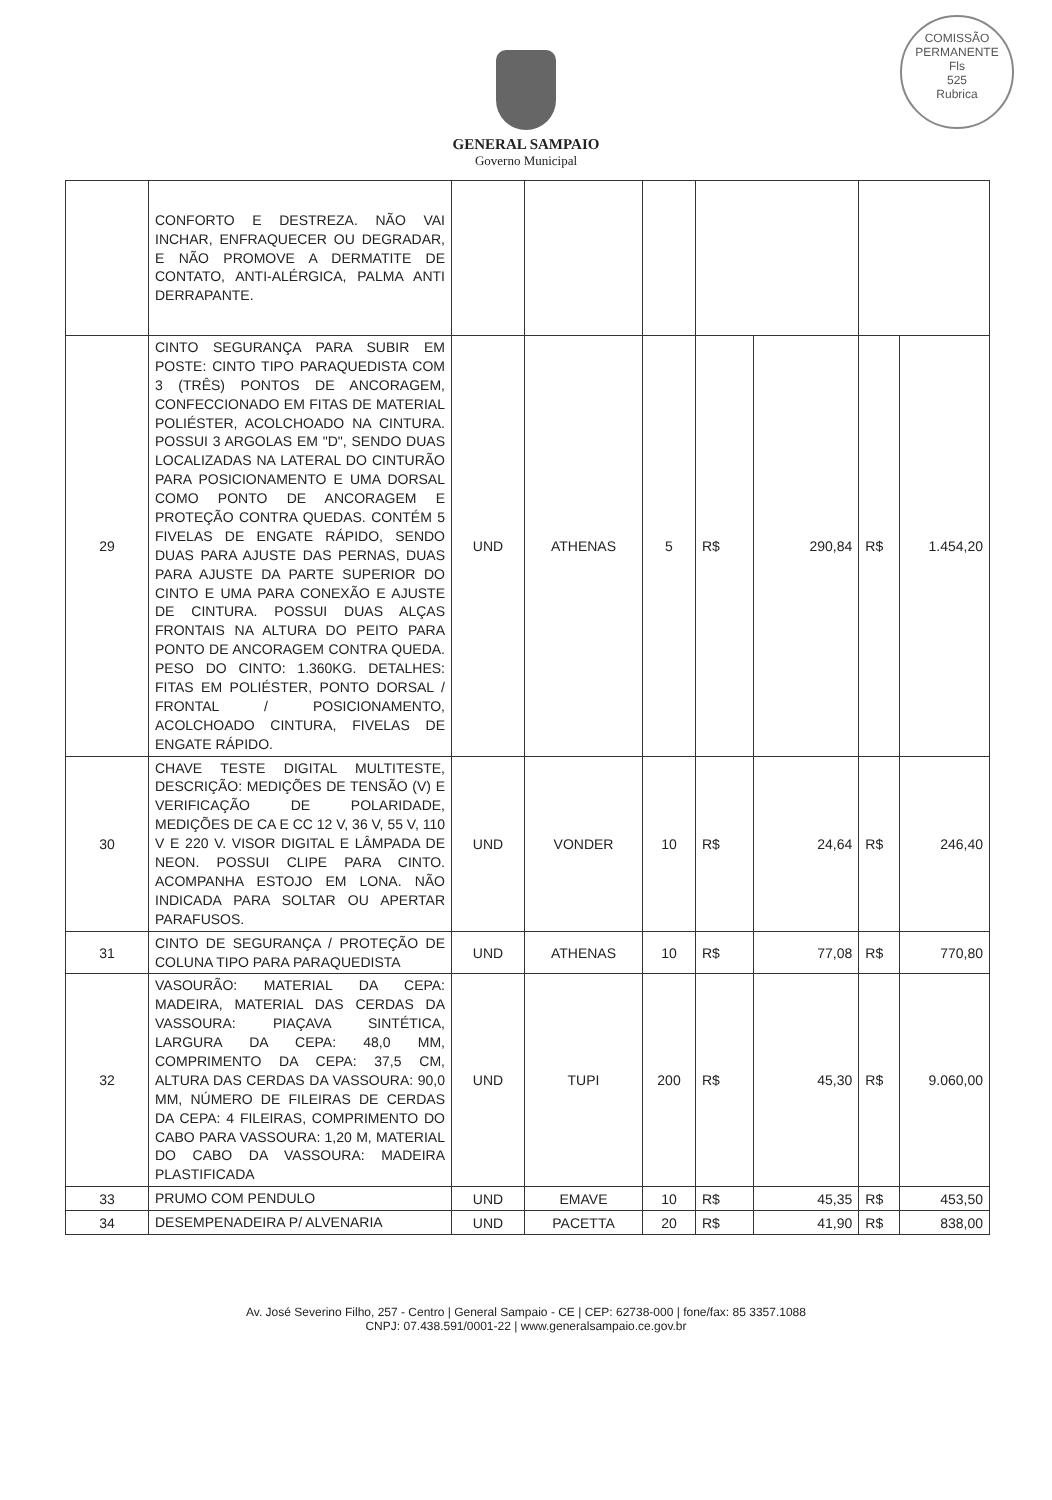COMISSÃO PERMANENTE
Fls
525
Rubrica
GENERAL SAMPAIO
Governo Municipal
| | CONFORTO E DESTREZA. NÃO VAI INCHAR, ENFRAQUECER OU DEGRADAR, E NÃO PROMOVE A DERMATITE DE CONTATO, ANTI-ALÉRGICA, PALMA ANTI DERRAPANTE. | | | | | | | |
| 29 | CINTO SEGURANÇA PARA SUBIR EM POSTE: CINTO TIPO PARAQUEDISTA COM 3 (TRÊS) PONTOS DE ANCORAGEM, CONFECCIONADO EM FITAS DE MATERIAL POLIÉSTER, ACOLCHOADO NA CINTURA. POSSUI 3 ARGOLAS EM "D", SENDO DUAS LOCALIZADAS NA LATERAL DO CINTURÃO PARA POSICIONAMENTO E UMA DORSAL COMO PONTO DE ANCORAGEM E PROTEÇÃO CONTRA QUEDAS. CONTÉM 5 FIVELAS DE ENGATE RÁPIDO, SENDO DUAS PARA AJUSTE DAS PERNAS, DUAS PARA AJUSTE DA PARTE SUPERIOR DO CINTO E UMA PARA CONEXÃO E AJUSTE DE CINTURA. POSSUI DUAS ALÇAS FRONTAIS NA ALTURA DO PEITO PARA PONTO DE ANCORAGEM CONTRA QUEDA. PESO DO CINTO: 1.360KG. DETALHES: FITAS EM POLIÉSTER, PONTO DORSAL / FRONTAL / POSICIONAMENTO, ACOLCHOADO CINTURA, FIVELAS DE ENGATE RÁPIDO. | UND | ATHENAS | 5 | R$ | 290,84 | R$ | 1.454,20 |
| 30 | CHAVE TESTE DIGITAL MULTITESTE, DESCRIÇÃO: MEDIÇÕES DE TENSÃO (V) E VERIFICAÇÃO DE POLARIDADE, MEDIÇÕES DE CA E CC 12 V, 36 V, 55 V, 110 V E 220 V. VISOR DIGITAL E LÂMPADA DE NEON. POSSUI CLIPE PARA CINTO. ACOMPANHA ESTOJO EM LONA. NÃO INDICADA PARA SOLTAR OU APERTAR PARAFUSOS. | UND | VONDER | 10 | R$ | 24,64 | R$ | 246,40 |
| 31 | CINTO DE SEGURANÇA / PROTEÇÃO DE COLUNA TIPO PARA PARAQUEDISTA | UND | ATHENAS | 10 | R$ | 77,08 | R$ | 770,80 |
| 32 | VASOURÃO: MATERIAL DA CEPA: MADEIRA, MATERIAL DAS CERDAS DA VASSOURA: PIAÇAVA SINTÉTICA, LARGURA DA CEPA: 48,0 MM, COMPRIMENTO DA CEPA: 37,5 CM, ALTURA DAS CERDAS DA VASSOURA: 90,0 MM, NÚMERO DE FILEIRAS DE CERDAS DA CEPA: 4 FILEIRAS, COMPRIMENTO DO CABO PARA VASSOURA: 1,20 M, MATERIAL DO CABO DA VASSOURA: MADEIRA PLASTIFICADA | UND | TUPI | 200 | R$ | 45,30 | R$ | 9.060,00 |
| 33 | PRUMO COM PENDULO | UND | EMAVE | 10 | R$ | 45,35 | R$ | 453,50 |
| 34 | DESEMPENADEIRA P/ ALVENARIA | UND | PACETTA | 20 | R$ | 41,90 | R$ | 838,00 |
Av. José Severino Filho, 257 - Centro | General Sampaio - CE | CEP: 62738-000 | fone/fax: 85 3357.1088
CNPJ: 07.438.591/0001-22 | www.generalsampaio.ce.gov.br